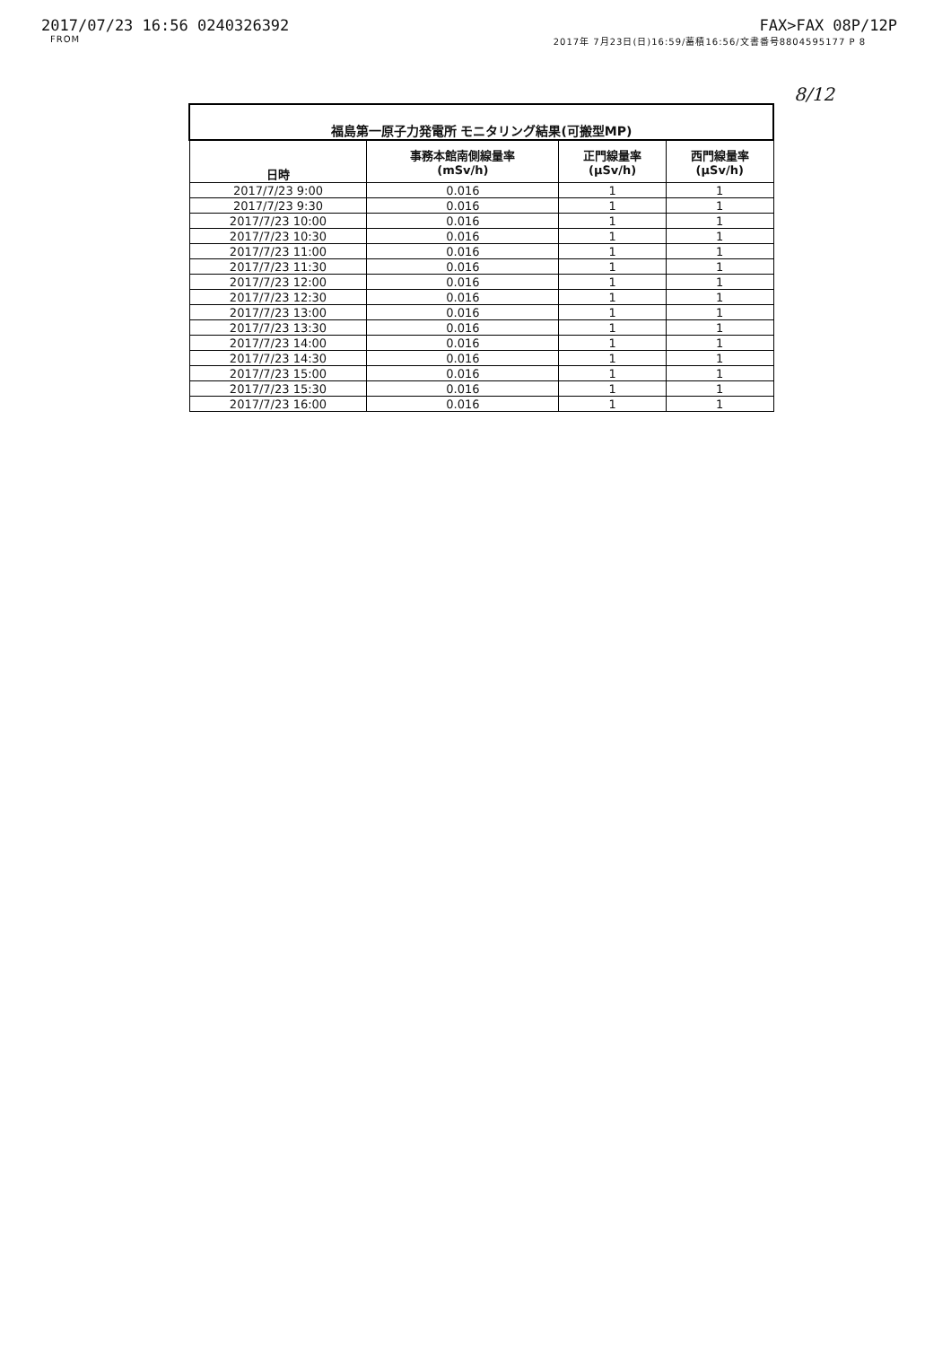2017/07/23 16:56 0240326392 FAX>FAX 08P/12P
FROM 2017年 7月23日(日)16:59/蓄積16:56/文書番号8804595177 P 8
8/12
| 福島第一原子力発電所 モニタリング結果(可搬型MP) | | | |
| --- | --- | --- | --- |
| 日時 | 事務本館南側線量率 (mSv/h) | 正門線量率 (μSv/h) | 西門線量率 (μSv/h) |
| 2017/7/23 9:00 | 0.016 | 1 | 1 |
| 2017/7/23 9:30 | 0.016 | 1 | 1 |
| 2017/7/23 10:00 | 0.016 | 1 | 1 |
| 2017/7/23 10:30 | 0.016 | 1 | 1 |
| 2017/7/23 11:00 | 0.016 | 1 | 1 |
| 2017/7/23 11:30 | 0.016 | 1 | 1 |
| 2017/7/23 12:00 | 0.016 | 1 | 1 |
| 2017/7/23 12:30 | 0.016 | 1 | 1 |
| 2017/7/23 13:00 | 0.016 | 1 | 1 |
| 2017/7/23 13:30 | 0.016 | 1 | 1 |
| 2017/7/23 14:00 | 0.016 | 1 | 1 |
| 2017/7/23 14:30 | 0.016 | 1 | 1 |
| 2017/7/23 15:00 | 0.016 | 1 | 1 |
| 2017/7/23 15:30 | 0.016 | 1 | 1 |
| 2017/7/23 16:00 | 0.016 | 1 | 1 |